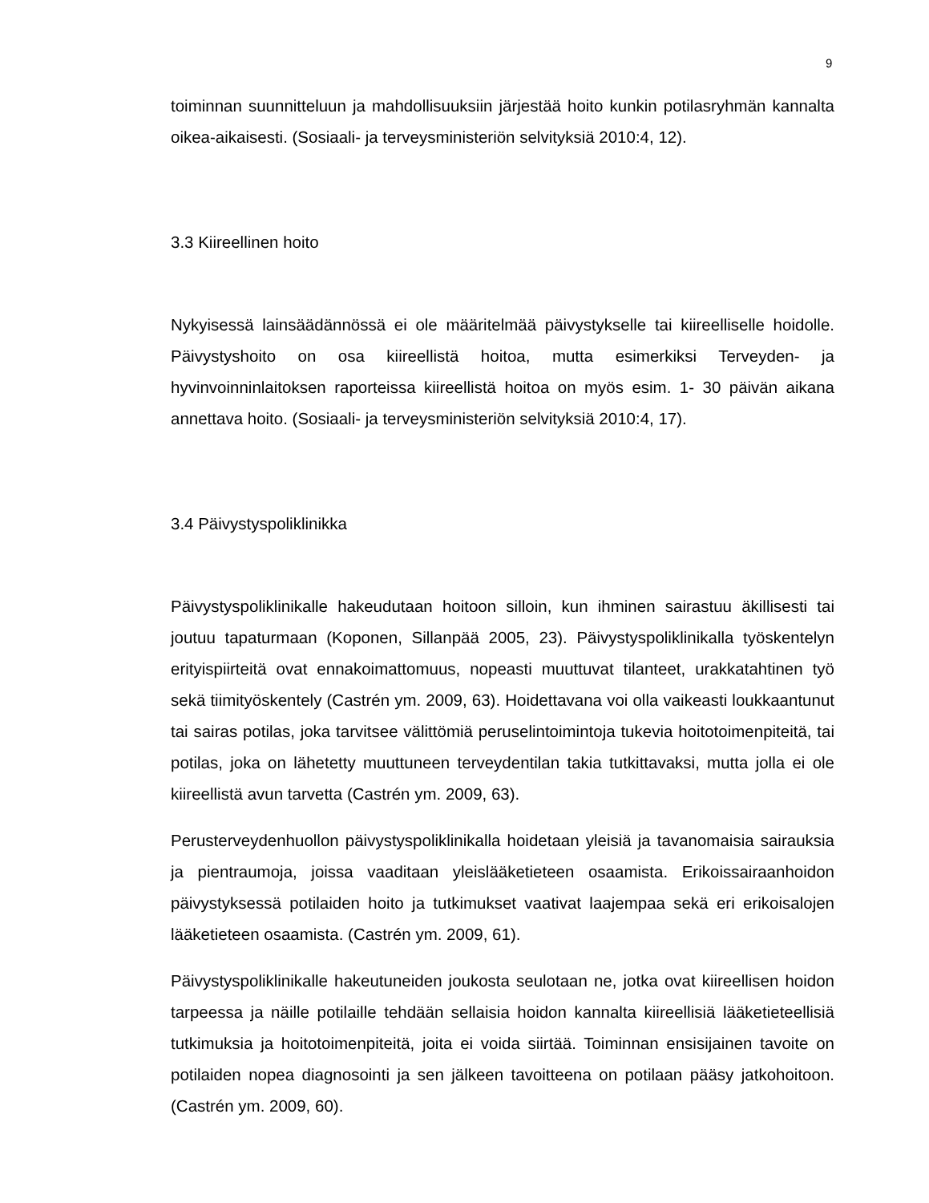9
toiminnan suunnitteluun ja mahdollisuuksiin järjestää hoito kunkin potilasryhmän kannalta oikea-aikaisesti. (Sosiaali- ja terveysministeriön selvityksiä 2010:4, 12).
3.3 Kiireellinen hoito
Nykyisessä lainsäädännössä ei ole määritelmää päivystykselle tai kiireelliselle hoidolle. Päivystyshoito on osa kiireellistä hoitoa, mutta esimerkiksi Terveyden- ja hyvinvoinninlaitoksen raporteissa kiireellistä hoitoa on myös esim. 1- 30 päivän aikana annettava hoito. (Sosiaali- ja terveysministeriön selvityksiä 2010:4, 17).
3.4 Päivystyspoliklinikka
Päivystyspoliklinikalle hakeudutaan hoitoon silloin, kun ihminen sairastuu äkillisesti tai joutuu tapaturmaan (Koponen, Sillanpää 2005, 23). Päivystyspoliklinikalla työskentelyn erityispiirteitä ovat ennakoimattomuus, nopeasti muuttuvat tilanteet, urakkatahtinen työ sekä tiimityöskentely (Castrén ym. 2009, 63). Hoidettavana voi olla vaikeasti loukkaantunut tai sairas potilas, joka tarvitsee välittömiä peruselintoimintoja tukevia hoitotoimenpiteitä, tai potilas, joka on lähetetty muuttuneen terveydentilan takia tutkittavaksi, mutta jolla ei ole kiireellistä avun tarvetta (Castrén ym. 2009, 63).
Perusterveydenhuollon päivystyspoliklinikalla hoidetaan yleisiä ja tavanomaisia sairauksia ja pientraumoja, joissa vaaditaan yleislääketieteen osaamista. Erikoissairaanhoidon päivystyksessä potilaiden hoito ja tutkimukset vaativat laajempaa sekä eri erikoisalojen lääketieteen osaamista. (Castrén ym. 2009, 61).
Päivystyspoliklinikalle hakeutuneiden joukosta seulotaan ne, jotka ovat kiireellisen hoidon tarpeessa ja näille potilaille tehdään sellaisia hoidon kannalta kiireellisiä lääketieteellisiä tutkimuksia ja hoitotoimenpiteitä, joita ei voida siirtää. Toiminnan ensisijainen tavoite on potilaiden nopea diagnosointi ja sen jälkeen tavoitteena on potilaan pääsy jatkohoitoon. (Castrén ym. 2009, 60).